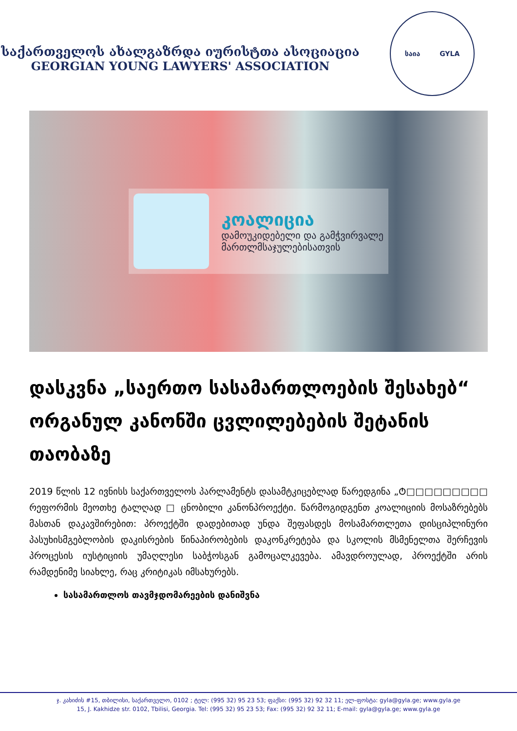საქართველოს ახალგაზრდა იურისტთა ასოციაცია
GEORGIAN YOUNG LAWYERS' ASSOCIATION
საია GYLA
კოალიცია
დამოუკიდებელი და გამჭვირვალე
მართლმსაჯულებისათვის
დასკვნა „საერთო სასამართლოების შესახებ“ ორგანულ კანონში ცვლილებების შეტანის თაობაზე
2019 წლის 12 ივნისს საქართველოს პარლამენტს დასამტკიცებლად წარედგინა „Ტ□□□□□□□□□ რეფორმის მეოთხე ტალღად □ ცნობილი კანონპროექტი. წარმოგიდგენთ კოალიციის მოსაზრებებს მასთან დაკავშირებით: პროექტში დადებითად უნდა შეფასდეს მოსამართლეთა დისციპლინური პასუხისმგებლობის დაკისრების წინაპირობების დაკონკრეტება და სკოლის მსმენელთა შერჩევის პროცესის იუსტიციის უმაღლესი საბჭოსგან გამოცალკევება. ამავდროულად, პროექტში არის რამდენიმე სიახლე, რაც კრიტიკას იმსახურებს.
სასამართლოს თავმჯდომარეების დანიშვნა
ჯ. კახიძის #15, თბილისი, საქართველო, 0102 ; ტელ: (995 32) 95 23 53; ფაქსი: (995 32) 92 32 11; ელ-ფოსტა: gyla@gyla.ge; www.gyla.ge
15, J. Kakhidze str. 0102, Tbilisi, Georgia. Tel: (995 32) 95 23 53; Fax: (995 32) 92 32 11; E-mail: gyla@gyla.ge; www.gyla.ge